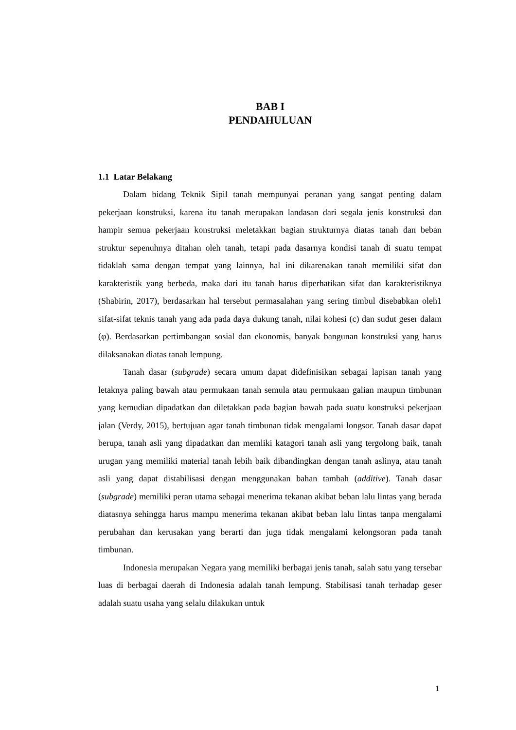BAB I
PENDAHULUAN
1.1 Latar Belakang
Dalam bidang Teknik Sipil tanah mempunyai peranan yang sangat penting dalam pekerjaan konstruksi, karena itu tanah merupakan landasan dari segala jenis konstruksi dan hampir semua pekerjaan konstruksi meletakkan bagian strukturnya diatas tanah dan beban struktur sepenuhnya ditahan oleh tanah, tetapi pada dasarnya kondisi tanah di suatu tempat tidaklah sama dengan tempat yang lainnya, hal ini dikarenakan tanah memiliki sifat dan karakteristik yang berbeda, maka dari itu tanah harus diperhatikan sifat dan karakteristiknya (Shabirin, 2017), berdasarkan hal tersebut permasalahan yang sering timbul disebabkan oleh1 sifat-sifat teknis tanah yang ada pada daya dukung tanah, nilai kohesi (c) dan sudut geser dalam (φ). Berdasarkan pertimbangan sosial dan ekonomis, banyak bangunan konstruksi yang harus dilaksanakan diatas tanah lempung.
Tanah dasar (subgrade) secara umum dapat didefinisikan sebagai lapisan tanah yang letaknya paling bawah atau permukaan tanah semula atau permukaan galian maupun timbunan yang kemudian dipadatkan dan diletakkan pada bagian bawah pada suatu konstruksi pekerjaan jalan (Verdy, 2015), bertujuan agar tanah timbunan tidak mengalami longsor. Tanah dasar dapat berupa, tanah asli yang dipadatkan dan memliki katagori tanah asli yang tergolong baik, tanah urugan yang memiliki material tanah lebih baik dibandingkan dengan tanah aslinya, atau tanah asli yang dapat distabilisasi dengan menggunakan bahan tambah (additive). Tanah dasar (subgrade) memiliki peran utama sebagai menerima tekanan akibat beban lalu lintas yang berada diatasnya sehingga harus mampu menerima tekanan akibat beban lalu lintas tanpa mengalami perubahan dan kerusakan yang berarti dan juga tidak mengalami kelongsoran pada tanah timbunan.
Indonesia merupakan Negara yang memiliki berbagai jenis tanah, salah satu yang tersebar luas di berbagai daerah di Indonesia adalah tanah lempung. Stabilisasi tanah terhadap geser adalah suatu usaha yang selalu dilakukan untuk
1